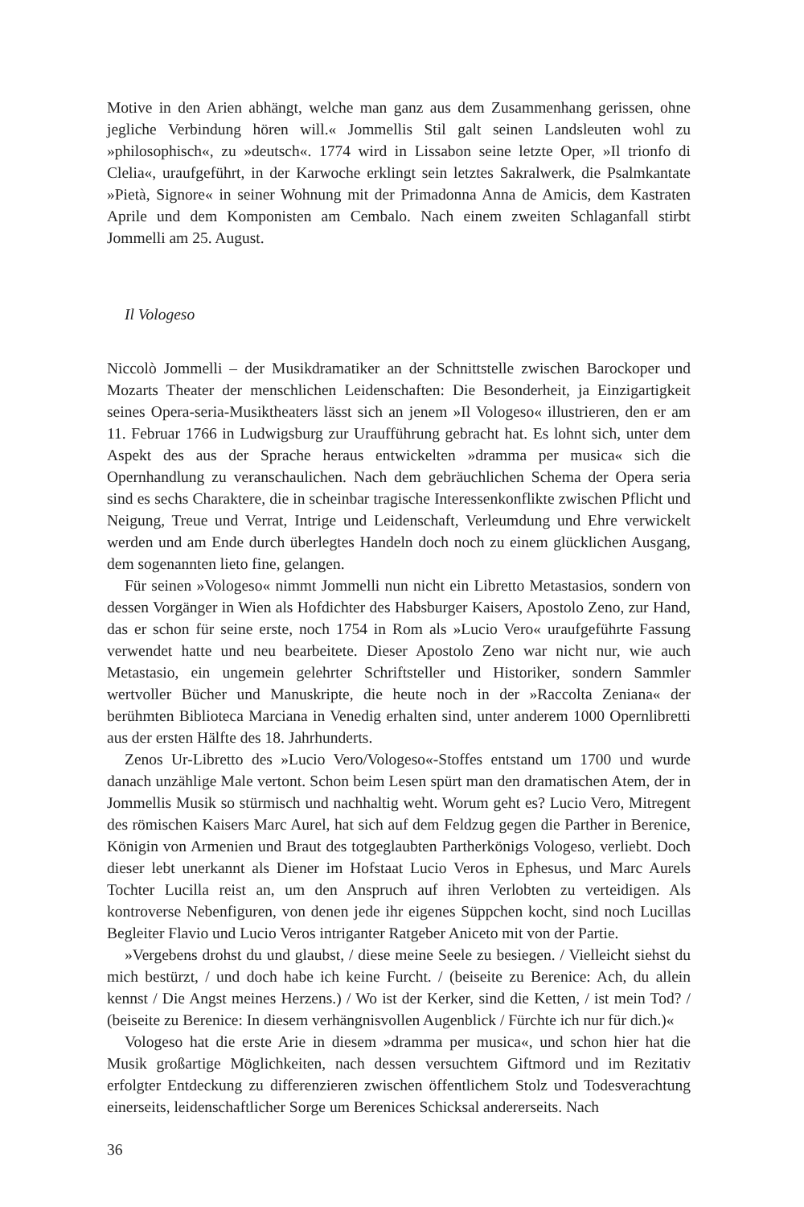Motive in den Arien abhängt, welche man ganz aus dem Zusammenhang gerissen, ohne jegliche Verbindung hören will.« Jommellis Stil galt seinen Landsleuten wohl zu »philosophisch«, zu »deutsch«. 1774 wird in Lissabon seine letzte Oper, »Il trionfo di Clelia«, uraufgeführt, in der Karwoche erklingt sein letztes Sakralwerk, die Psalmkantate »Pietà, Signore« in seiner Wohnung mit der Primadonna Anna de Amicis, dem Kastraten Aprile und dem Komponisten am Cembalo. Nach einem zweiten Schlaganfall stirbt Jommelli am 25. August.
Il Vologeso
Niccolò Jommelli – der Musikdramatiker an der Schnittstelle zwischen Barockoper und Mozarts Theater der menschlichen Leidenschaften: Die Besonderheit, ja Einzigartigkeit seines Opera-seria-Musiktheaters lässt sich an jenem »Il Vologeso« illustrieren, den er am 11. Februar 1766 in Ludwigsburg zur Uraufführung gebracht hat. Es lohnt sich, unter dem Aspekt des aus der Sprache heraus entwickelten »dramma per musica« sich die Opernhandlung zu veranschaulichen. Nach dem gebräuchlichen Schema der Opera seria sind es sechs Charaktere, die in scheinbar tragische Interessenkonflikte zwischen Pflicht und Neigung, Treue und Verrat, Intrige und Leidenschaft, Verleumdung und Ehre verwickelt werden und am Ende durch überlegtes Handeln doch noch zu einem glücklichen Ausgang, dem sogenannten lieto fine, gelangen.
Für seinen »Vologeso« nimmt Jommelli nun nicht ein Libretto Metastasios, sondern von dessen Vorgänger in Wien als Hofdichter des Habsburger Kaisers, Apostolo Zeno, zur Hand, das er schon für seine erste, noch 1754 in Rom als »Lucio Vero« uraufgeführte Fassung verwendet hatte und neu bearbeitete. Dieser Apostolo Zeno war nicht nur, wie auch Metastasio, ein ungemein gelehrter Schriftsteller und Historiker, sondern Sammler wertvoller Bücher und Manuskripte, die heute noch in der »Raccolta Zeniana« der berühmten Biblioteca Marciana in Venedig erhalten sind, unter anderem 1000 Opernlibretti aus der ersten Hälfte des 18. Jahrhunderts.
Zenos Ur-Libretto des »Lucio Vero/Vologeso«-Stoffes entstand um 1700 und wurde danach unzählige Male vertont. Schon beim Lesen spürt man den dramatischen Atem, der in Jommellis Musik so stürmisch und nachhaltig weht. Worum geht es? Lucio Vero, Mitregent des römischen Kaisers Marc Aurel, hat sich auf dem Feldzug gegen die Parther in Berenice, Königin von Armenien und Braut des totgeglaubten Partherkönigs Vologeso, verliebt. Doch dieser lebt unerkannt als Diener im Hofstaat Lucio Veros in Ephesus, und Marc Aurels Tochter Lucilla reist an, um den Anspruch auf ihren Verlobten zu verteidigen. Als kontroverse Nebenfiguren, von denen jede ihr eigenes Süppchen kocht, sind noch Lucillas Begleiter Flavio und Lucio Veros intriganter Ratgeber Aniceto mit von der Partie.
»Vergebens drohst du und glaubst, / diese meine Seele zu besiegen. / Vielleicht siehst du mich bestürzt, / und doch habe ich keine Furcht. / (beiseite zu Berenice: Ach, du allein kennst / Die Angst meines Herzens.) / Wo ist der Kerker, sind die Ketten, / ist mein Tod? / (beiseite zu Berenice: In diesem verhängnisvollen Augenblick / Fürchte ich nur für dich.)«
Vologeso hat die erste Arie in diesem »dramma per musica«, und schon hier hat die Musik großartige Möglichkeiten, nach dessen versuchtem Giftmord und im Rezitativ erfolgter Entdeckung zu differenzieren zwischen öffentlichem Stolz und Todesverachtung einerseits, leidenschaftlicher Sorge um Berenices Schicksal andererseits. Nach
36